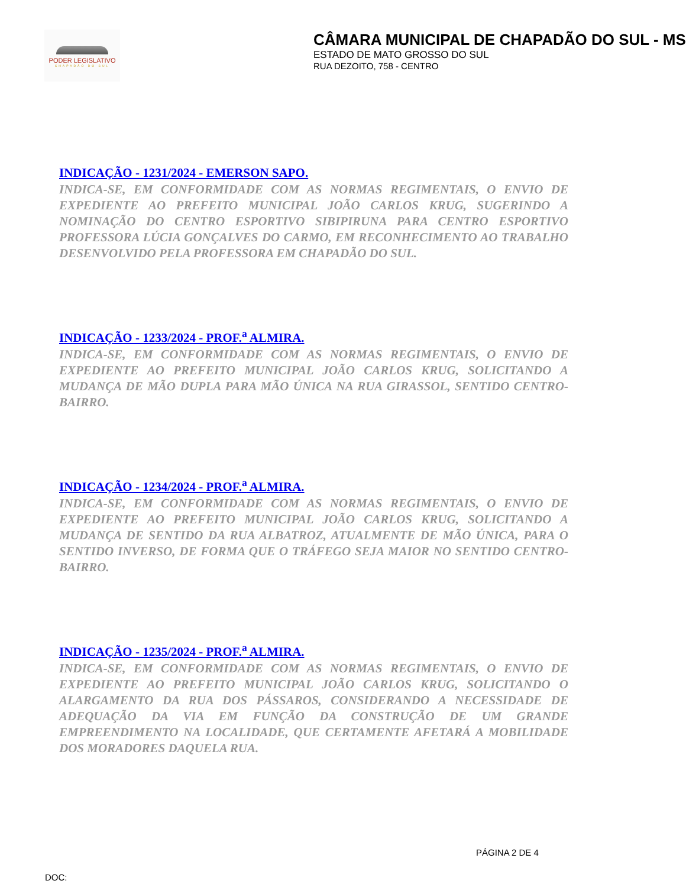PODER LEGISLATIVO
CHAPADÃO DO SUL
CÂMARA MUNICIPAL DE CHAPADÃO DO SUL - MS
ESTADO DE MATO GROSSO DO SUL
RUA DEZOITO, 758 - CENTRO
INDICAÇÃO - 1231/2024 - EMERSON SAPO.
INDICA-SE, EM CONFORMIDADE COM AS NORMAS REGIMENTAIS, O ENVIO DE EXPEDIENTE AO PREFEITO MUNICIPAL JOÃO CARLOS KRUG, SUGERINDO A NOMINAÇÃO DO CENTRO ESPORTIVO SIBIPIRUNA PARA CENTRO ESPORTIVO PROFESSORA LÚCIA GONÇALVES DO CARMO, EM RECONHECIMENTO AO TRABALHO DESENVOLVIDO PELA PROFESSORA EM CHAPADÃO DO SUL.
INDICAÇÃO - 1233/2024 - PROF.<sup>a</sup> ALMIRA.
INDICA-SE, EM CONFORMIDADE COM AS NORMAS REGIMENTAIS, O ENVIO DE EXPEDIENTE AO PREFEITO MUNICIPAL JOÃO CARLOS KRUG, SOLICITANDO A MUDANÇA DE MÃO DUPLA PARA MÃO ÚNICA NA RUA GIRASSOL, SENTIDO CENTRO-BAIRRO.
INDICAÇÃO - 1234/2024 - PROF.<sup>a</sup> ALMIRA.
INDICA-SE, EM CONFORMIDADE COM AS NORMAS REGIMENTAIS, O ENVIO DE EXPEDIENTE AO PREFEITO MUNICIPAL JOÃO CARLOS KRUG, SOLICITANDO A MUDANÇA DE SENTIDO DA RUA ALBATROZ, ATUALMENTE DE MÃO ÚNICA, PARA O SENTIDO INVERSO, DE FORMA QUE O TRÁFEGO SEJA MAIOR NO SENTIDO CENTRO-BAIRRO.
INDICAÇÃO - 1235/2024 - PROF.<sup>a</sup> ALMIRA.
INDICA-SE, EM CONFORMIDADE COM AS NORMAS REGIMENTAIS, O ENVIO DE EXPEDIENTE AO PREFEITO MUNICIPAL JOÃO CARLOS KRUG, SOLICITANDO O ALARGAMENTO DA RUA DOS PÁSSAROS, CONSIDERANDO A NECESSIDADE DE ADEQUAÇÃO DA VIA EM FUNÇÃO DA CONSTRUÇÃO DE UM GRANDE EMPREENDIMENTO NA LOCALIDADE, QUE CERTAMENTE AFETARÁ A MOBILIDADE DOS MORADORES DAQUELA RUA.
PÁGINA 2 DE 4
DOC: